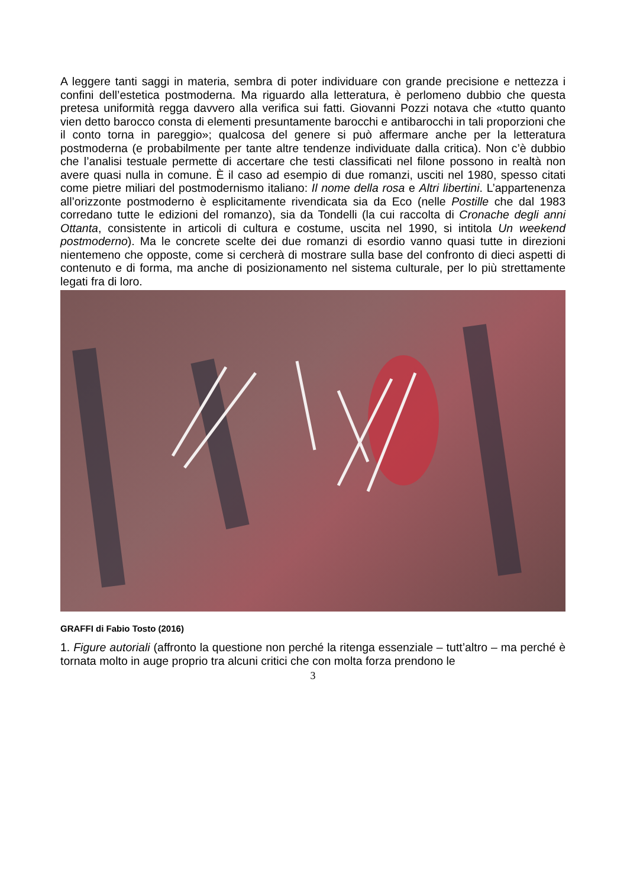A leggere tanti saggi in materia, sembra di poter individuare con grande precisione e nettezza i confini dell’estetica postmoderna. Ma riguardo alla letteratura, è perlomeno dubbio che questa pretesa uniformità regga davvero alla verifica sui fatti. Giovanni Pozzi notava che «tutto quanto vien detto barocco consta di elementi presuntamente barocchi e antibarocchi in tali proporzioni che il conto torna in pareggio»; qualcosa del genere si può affermare anche per la letteratura postmoderna (e probabilmente per tante altre tendenze individuate dalla critica). Non c’è dubbio che l’analisi testuale permette di accertare che testi classificati nel filone possono in realtà non avere quasi nulla in comune. È il caso ad esempio di due romanzi, usciti nel 1980, spesso citati come pietre miliari del postmodernismo italiano: Il nome della rosa e Altri libertini. L’appartenenza all’orizzonte postmoderno è esplicitamente rivendicata sia da Eco (nelle Postille che dal 1983 corredano tutte le edizioni del romanzo), sia da Tondelli (la cui raccolta di Cronache degli anni Ottanta, consistente in articoli di cultura e costume, uscita nel 1990, si intitola Un weekend postmoderno). Ma le concrete scelte dei due romanzi di esordio vanno quasi tutte in direzioni nientemeno che opposte, come si cercherà di mostrare sulla base del confronto di dieci aspetti di contenuto e di forma, ma anche di posizionamento nel sistema culturale, per lo più strettamente legati fra di loro.
GRAFFI di Fabio Tosto (2016)
1. Figure autoriali (affronto la questione non perché la ritenga essenziale – tutt’altro – ma perché è tornata molto in auge proprio tra alcuni critici che con molta forza prendono le
3